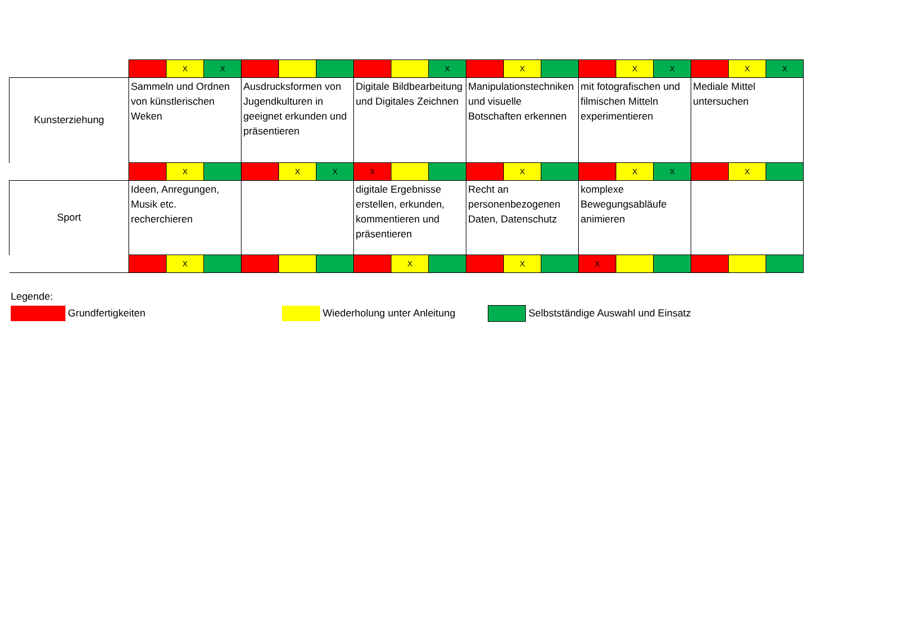| | | X | X | | | | | | X | | X | | | X | X | | X | X |
| Kunsterziehung | Sammeln und Ordnen von künstlerischen Weken | | | Ausdrucksformen von Jugendkulturen in geeignet erkunden und präsentieren | | | Digitale Bildbearbeitung und Digitales Zeichnen | | | Manipulationstechniken und visuelle Botschaften erkennen | | | mit fotografischen und filmischen Mitteln experimentieren | | | Mediale Mittel untersuchen | | |
| | | X | | | X | X | X | | | | X | | | X | X | | X | |
| Sport | Ideen, Anregungen, Musik etc. recherchieren | | | | | | digitale Ergebnisse erstellen, erkunden, kommentieren und präsentieren | | | Recht an personenbezogenen Daten, Datenschutz | | | komplexe Bewegungsabläufe animieren | | | | | |
| | | X | | | | | | X | | | X | | X | | | | | |
Legende:
Grundfertigkeiten Wiederholung unter Anleitung Selbstständige Auswahl und Einsatz